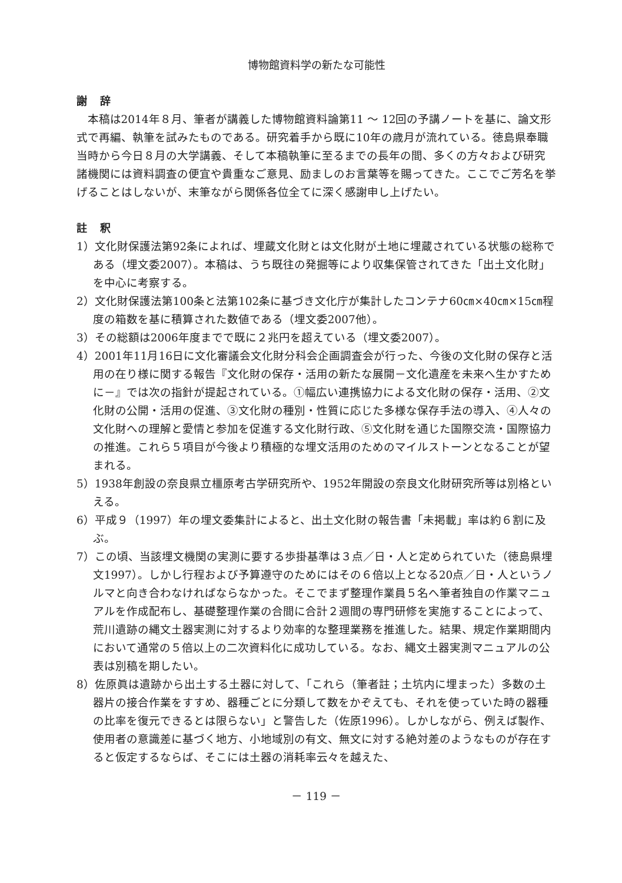博物館資料学の新たな可能性
謝 辞
本稿は2014年８月、筆者が講義した博物館資料論第11 〜 12回の予講ノートを基に、論文形式で再編、執筆を試みたものである。研究着手から既に10年の歳月が流れている。徳島県奉職当時から今日８月の大学講義、そして本稿執筆に至るまでの長年の間、多くの方々および研究諸機関には資料調査の便宜や貴重なご意見、励ましのお言葉等を賜ってきた。ここでご芳名を挙げることはしないが、末筆ながら関係各位全てに深く感謝申し上げたい。
註 釈
1）文化財保護法第92条によれば、埋蔵文化財とは文化財が土地に埋蔵されている状態の総称である（埋文委2007）。本稿は、うち既往の発掘等により収集保管されてきた「出土文化財」を中心に考察する。
2）文化財保護法第100条と法第102条に基づき文化庁が集計したコンテナ60㎝×40㎝×15㎝程度の箱数を基に積算された数値である（埋文委2007他）。
3）その総額は2006年度までで既に２兆円を超えている（埋文委2007）。
4）2001年11月16日に文化審議会文化財分科会企画調査会が行った、今後の文化財の保存と活用の在り様に関する報告『文化財の保存・活用の新たな展開－文化遺産を未来へ生かすために－』では次の指針が提起されている。①幅広い連携協力による文化財の保存・活用、②文化財の公開・活用の促進、③文化財の種別・性質に応じた多様な保存手法の導入、④人々の文化財への理解と愛情と参加を促進する文化財行政、⑤文化財を通じた国際交流・国際協力の推進。これら５項目が今後より積極的な埋文活用のためのマイルストーンとなることが望まれる。
5）1938年創設の奈良県立橿原考古学研究所や、1952年開設の奈良文化財研究所等は別格といえる。
6）平成９（1997）年の埋文委集計によると、出土文化財の報告書「未掲載」率は約６割に及ぶ。
7）この頃、当該埋文機関の実測に要する歩掛基準は３点／日・人と定められていた（徳島県埋文1997）。しかし行程および予算遵守のためにはその６倍以上となる20点／日・人というノルマと向き合わなければならなかった。そこでまず整理作業員５名へ筆者独自の作業マニュアルを作成配布し、基礎整理作業の合間に合計２週間の専門研修を実施することによって、荒川遺跡の縄文土器実測に対するより効率的な整理業務を推進した。結果、規定作業期間内において通常の５倍以上の二次資料化に成功している。なお、縄文土器実測マニュアルの公表は別稿を期したい。
8）佐原眞は遺跡から出土する土器に対して、「これら（筆者註；土坑内に埋まった）多数の土器片の接合作業をすすめ、器種ごとに分類して数をかぞえても、それを使っていた時の器種の比率を復元できるとは限らない」と警告した（佐原1996）。しかしながら、例えば製作、使用者の意識差に基づく地方、小地域別の有文、無文に対する絶対差のようなものが存在すると仮定するならば、そこには土器の消耗率云々を越えた、
－ 119 －